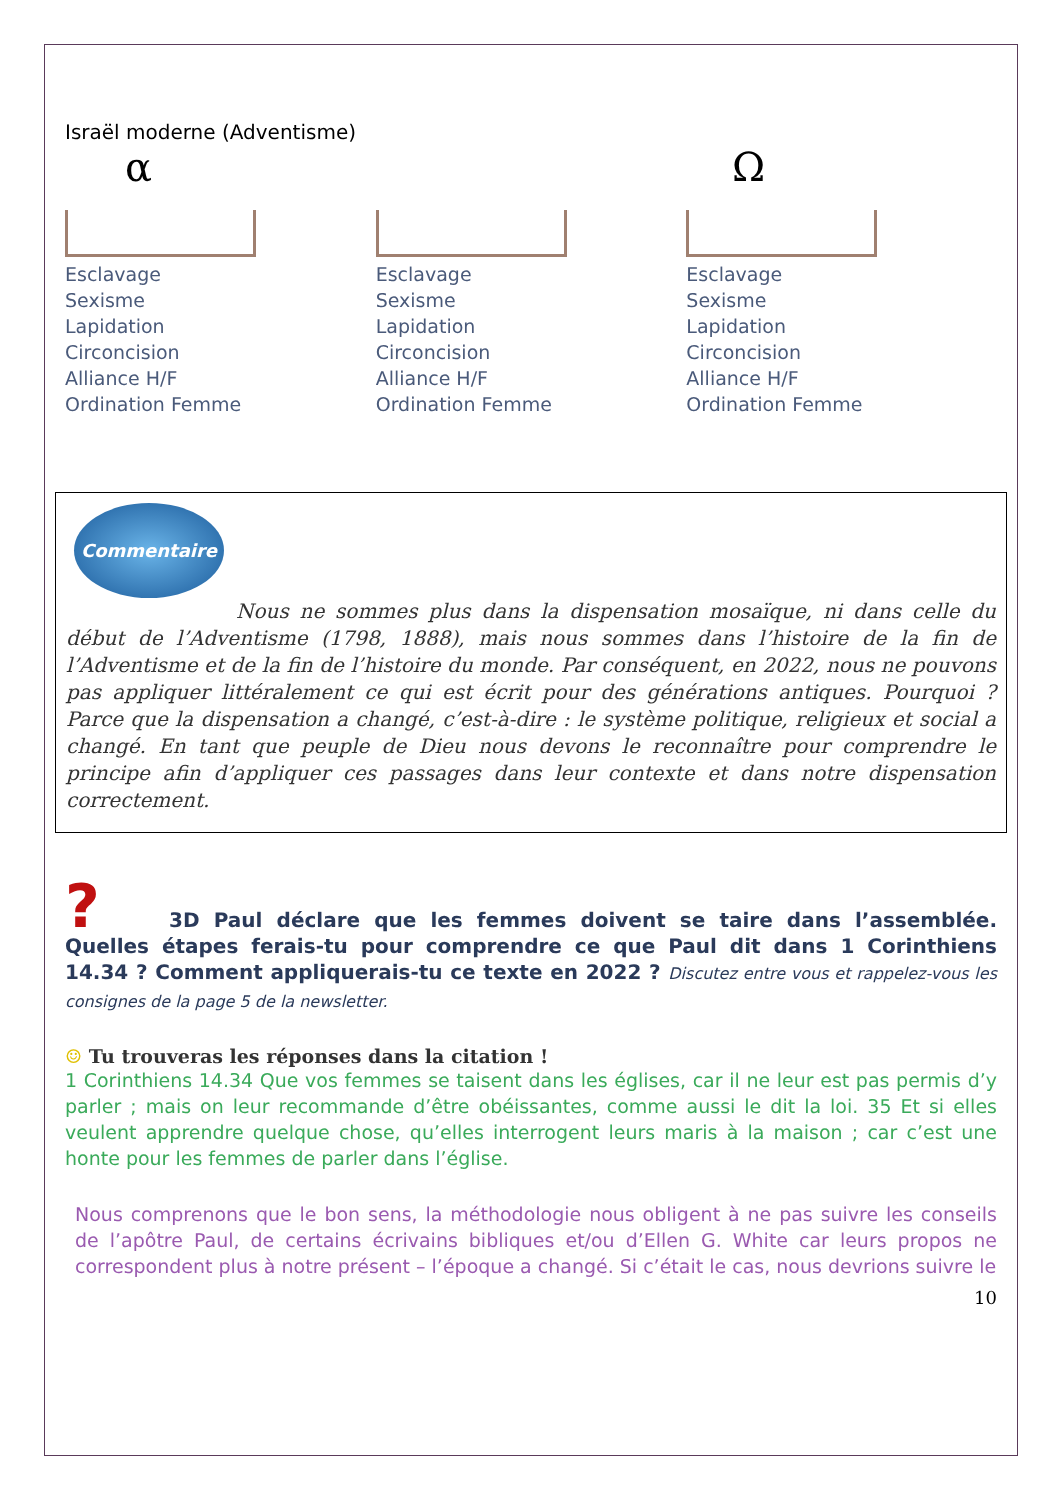Israël moderne (Adventisme)
α Ω
Esclavage
Sexisme
Lapidation
Circoncision
Alliance H/F
Ordination Femme
Esclavage
Sexisme
Lapidation
Circoncision
Alliance H/F
Ordination Femme
Esclavage
Sexisme
Lapidation
Circoncision
Alliance H/F
Ordination Femme
Commentaire
Nous ne sommes plus dans la dispensation mosaïque, ni dans celle du début de l’Adventisme (1798, 1888), mais nous sommes dans l’histoire de la fin de l’Adventisme et de la fin de l’histoire du monde. Par conséquent, en 2022, nous ne pouvons pas appliquer littéralement ce qui est écrit pour des générations antiques. Pourquoi ? Parce que la dispensation a changé, c’est-à-dire : le système politique, religieux et social a changé. En tant que peuple de Dieu nous devons le reconnaître pour comprendre le principe afin d’appliquer ces passages dans leur contexte et dans notre dispensation correctement.
? 3D Paul déclare que les femmes doivent se taire dans l’assemblée. Quelles étapes ferais-tu pour comprendre ce que Paul dit dans 1 Corinthiens 14.34 ? Comment appliquerais-tu ce texte en 2022 ? Discutez entre vous et rappelez-vous les consignes de la page 5 de la newsletter.
☺ Tu trouveras les réponses dans la citation !
1 Corinthiens 14.34 Que vos femmes se taisent dans les églises, car il ne leur est pas permis d’y parler ; mais on leur recommande d’être obéissantes, comme aussi le dit la loi. 35 Et si elles veulent apprendre quelque chose, qu’elles interrogent leurs maris à la maison ; car c’est une honte pour les femmes de parler dans l’église.
Nous comprenons que le bon sens, la méthodologie nous obligent à ne pas suivre les conseils de l’apôtre Paul, de certains écrivains bibliques et/ou d’Ellen G. White car leurs propos ne correspondent plus à notre présent – l’époque a changé. Si c’était le cas, nous devrions suivre le
10